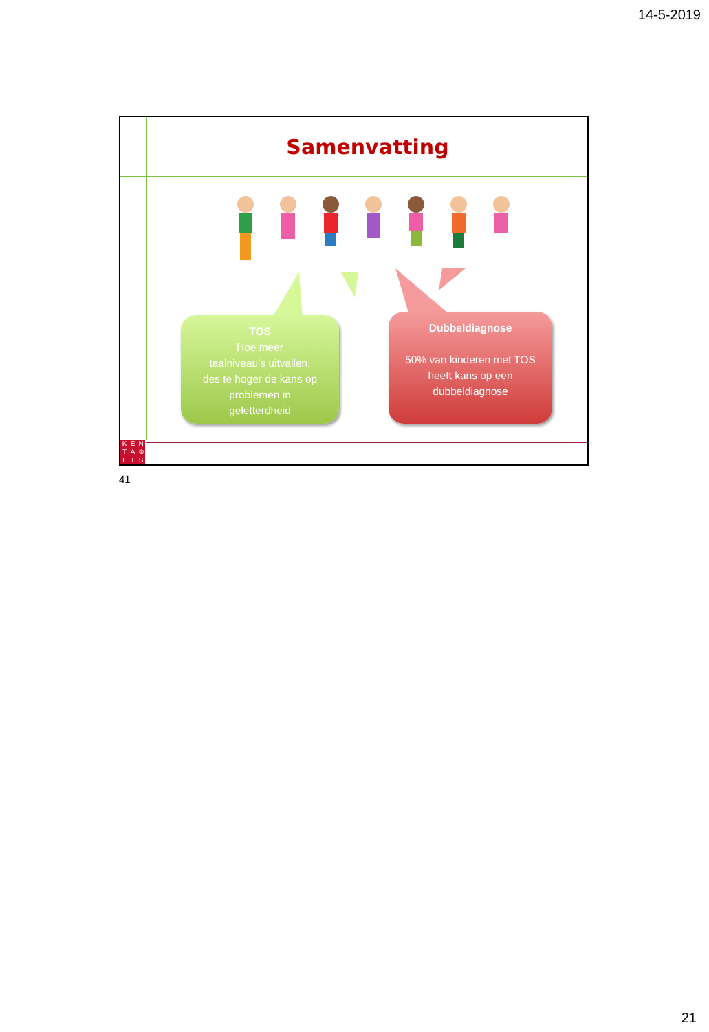14-5-2019
Samenvatting
TOS
Hoe meer
taalniveau’s uitvallen,
des te hoger de kans op
problemen in
geletterdheid
Dubbeldiagnose
50% van kinderen met TOS
heeft kans op een
dubbeldiagnose
KENTA ♔ LIS
41
21